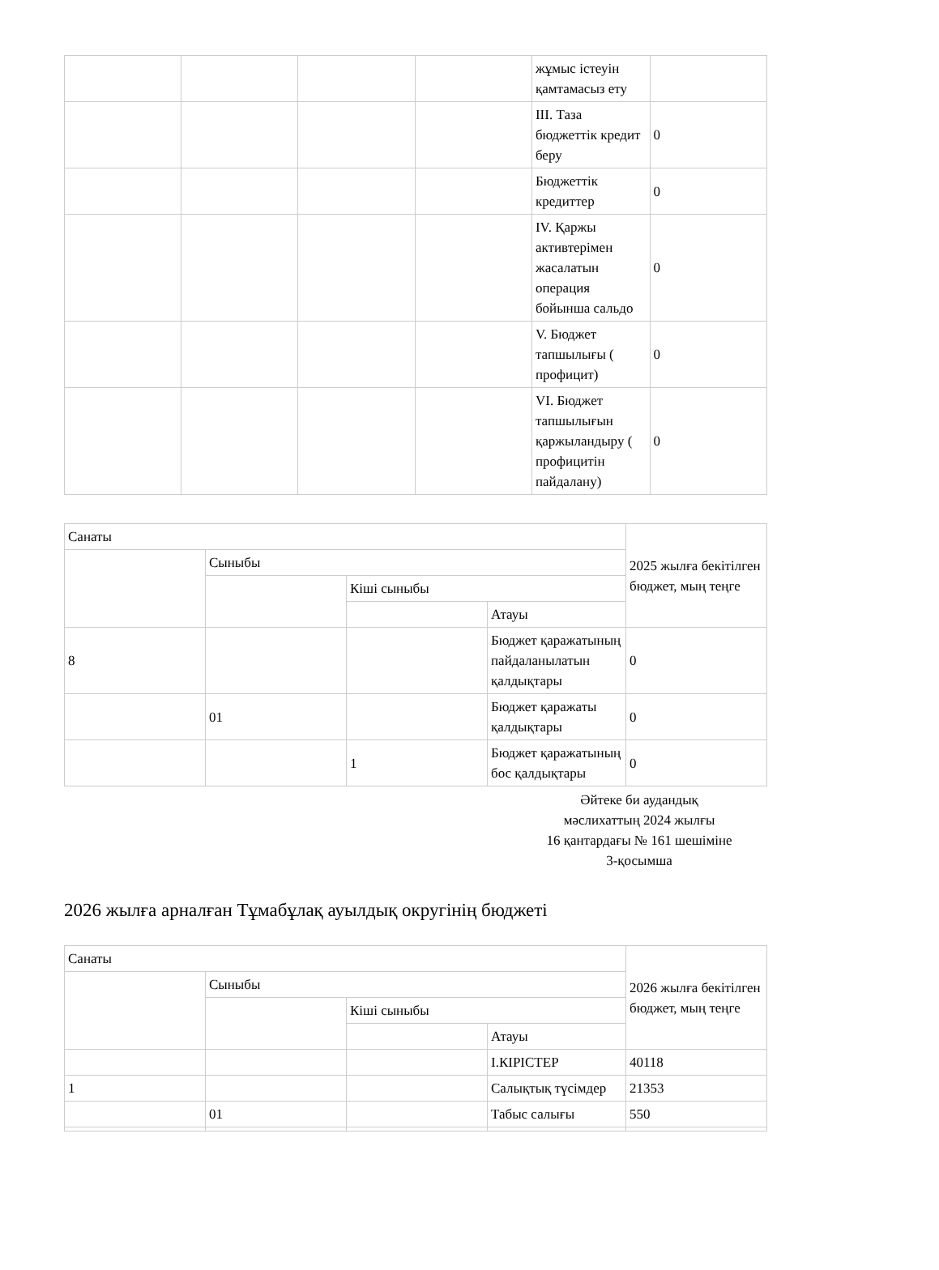| | | | | жұмыс істеуін қамтамасыз ету | |
| | | | | III. Таза бюджеттік кредит беру | 0 |
| | | | | Бюджеттік кредиттер | 0 |
| | | | | IV. Қаржы активтерімен жасалатын операция бойынша сальдо | 0 |
| | | | | V. Бюджет тапшылығы ( профицит) | 0 |
| | | | | VI. Бюджет тапшылығын қаржыландыру ( профицитін пайдалану) | 0 |
| Санаты | | | | 2025 жылға бекітілген бюджет, мың теңге |
| | Сыныбы | | | |
| | | Кіші сыныбы | | |
| | | | Атауы | |
| 8 | | | Бюджет қаражатының пайдаланылатын қалдықтары | 0 |
| | 01 | | Бюджет қаражаты қалдықтары | 0 |
| | | 1 | Бюджет қаражатының бос қалдықтары | 0 |
Әйтеке би аудандық
мәслихаттың 2024 жылғы
16 қантардағы № 161 шешіміне
3-қосымша
2026 жылға арналған Тұмабұлақ ауылдық округінің бюджеті
| Санаты | | | | 2026 жылға бекітілген бюджет, мың теңге |
| | Сыныбы | | | |
| | | Кіші сыныбы | | |
| | | | Атауы | |
| | | | I.КІРІСТЕР | 40118 |
| 1 | | | Салықтық түсімдер | 21353 |
| | 01 | | Табыс салығы | 550 |